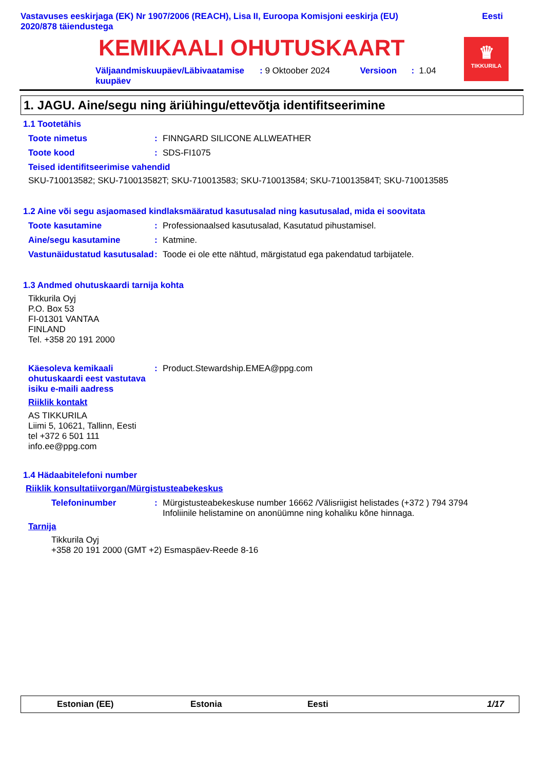Vastavuses eeskirjaga (EK) Nr 1907/2006 (REACH), Lisa II, Euroopa Komisjoni eeskirja (EU)
2020/878 täiendustega Eesti
KEMIKAALI OHUTUSKAART
♛
TIKKURILA
Väljaandmiskuupäev/Läbivaatamise kuupäev: 9 Oktoober 2024 Versioon: 1.04
1. JAGU. Aine/segu ning äriühingu/ettevõtja identifitseerimine
1.1 Tootetähis
Toote nimetus: FINNGARD SILICONE ALLWEATHER
Toote kood: SDS-FI1075
Teised identifitseerimise vahendid
SKU-710013582; SKU-710013582T; SKU-710013583; SKU-710013584; SKU-710013584T; SKU-710013585
1.2 Aine või segu asjaomased kindlaksmääratud kasutusalad ning kasutusalad, mida ei soovitata
Toote kasutamine: Professionaalsed kasutusalad, Kasutatud pihustamisel.
Aine/segu kasutamine: Katmine.
Vastunäidustatud kasutusalad: Toode ei ole ette nähtud, märgistatud ega pakendatud tarbijatele.
1.3 Andmed ohutuskaardi tarnija kohta
Tikkurila Oyj
P.O. Box 53
FI-01301 VANTAA
FINLAND
Tel. +358 20 191 2000
Käesoleva kemikaali ohutuskaardi eest vastutava isiku e-maili aadress: Product.Stewardship.EMEA@ppg.com
Riiklik kontakt
AS TIKKURILA
Liimi 5, 10621, Tallinn, Eesti
tel +372 6 501 111
info.ee@ppg.com
1.4 Hädaabitelefoni number
Riiklik konsultatiivorgan/Mürgistusteabekeskus
Telefoninumber: Mürgistusteabekeskuse number 16662 /Välisriigist helistades (+372 ) 794 3794
Infoliinile helistamine on anonüümne ning kohaliku kõne hinnaga.
Tarnija
Tikkurila Oyj
+358 20 191 2000 (GMT +2) Esmaspäev-Reede 8-16
Estonian (EE) Estonia Eesti 1/17